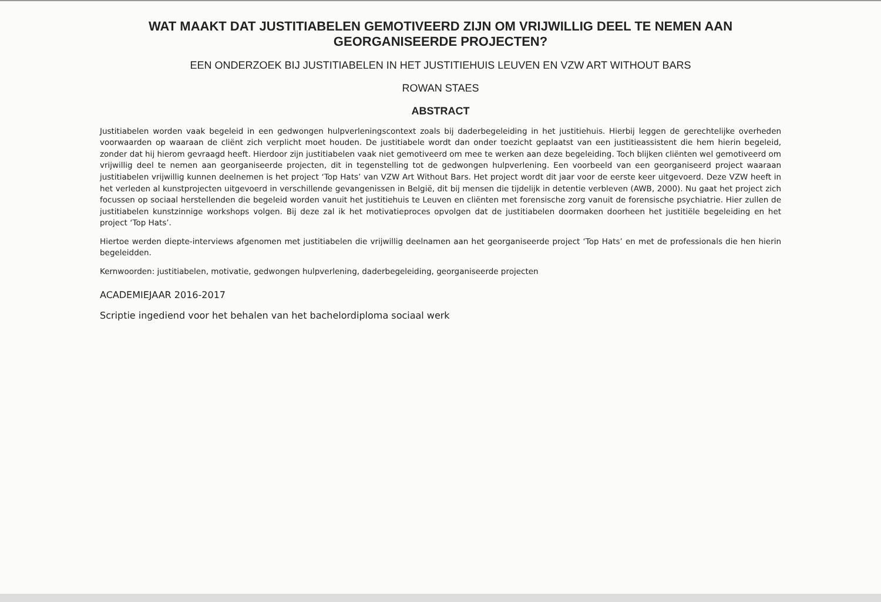WAT MAAKT DAT JUSTITIABELEN GEMOTIVEERD ZIJN OM VRIJWILLIG DEEL TE NEMEN AAN GEORGANISEERDE PROJECTEN?
EEN ONDERZOEK BIJ JUSTITIABELEN IN HET JUSTITIEHUIS LEUVEN EN VZW ART WITHOUT BARS
ROWAN STAES
ABSTRACT
Justitiabelen worden vaak begeleid in een gedwongen hulpverleningscontext zoals bij daderbegeleiding in het justitiehuis. Hierbij leggen de gerechtelijke overheden voorwaarden op waaraan de cliënt zich verplicht moet houden. De justitiabele wordt dan onder toezicht geplaatst van een justitieassistent die hem hierin begeleid, zonder dat hij hierom gevraagd heeft. Hierdoor zijn justitiabelen vaak niet gemotiveerd om mee te werken aan deze begeleiding. Toch blijken cliënten wel gemotiveerd om vrijwillig deel te nemen aan georganiseerde projecten, dit in tegenstelling tot de gedwongen hulpverlening. Een voorbeeld van een georganiseerd project waaraan justitiabelen vrijwillig kunnen deelnemen is het project ‘Top Hats’ van VZW Art Without Bars. Het project wordt dit jaar voor de eerste keer uitgevoerd. Deze VZW heeft in het verleden al kunstprojecten uitgevoerd in verschillende gevangenissen in België, dit bij mensen die tijdelijk in detentie verbleven (AWB, 2000). Nu gaat het project zich focussen op sociaal herstellenden die begeleid worden vanuit het justitiehuis te Leuven en cliënten met forensische zorg vanuit de forensische psychiatrie. Hier zullen de justitiabelen kunstzinnige workshops volgen. Bij deze zal ik het motivatieproces opvolgen dat de justitiabelen doormaken doorheen het justitiële begeleiding en het project ‘Top Hats’.
Hiertoe werden diepte-interviews afgenomen met justitiabelen die vrijwillig deelnamen aan het georganiseerde project ‘Top Hats’ en met de professionals die hen hierin begeleidden.
Kernwoorden: justitiabelen, motivatie, gedwongen hulpverlening, daderbegeleiding, georganiseerde projecten
ACADEMIEJAAR 2016-2017
Scriptie ingediend voor het behalen van het bachelordiploma sociaal werk